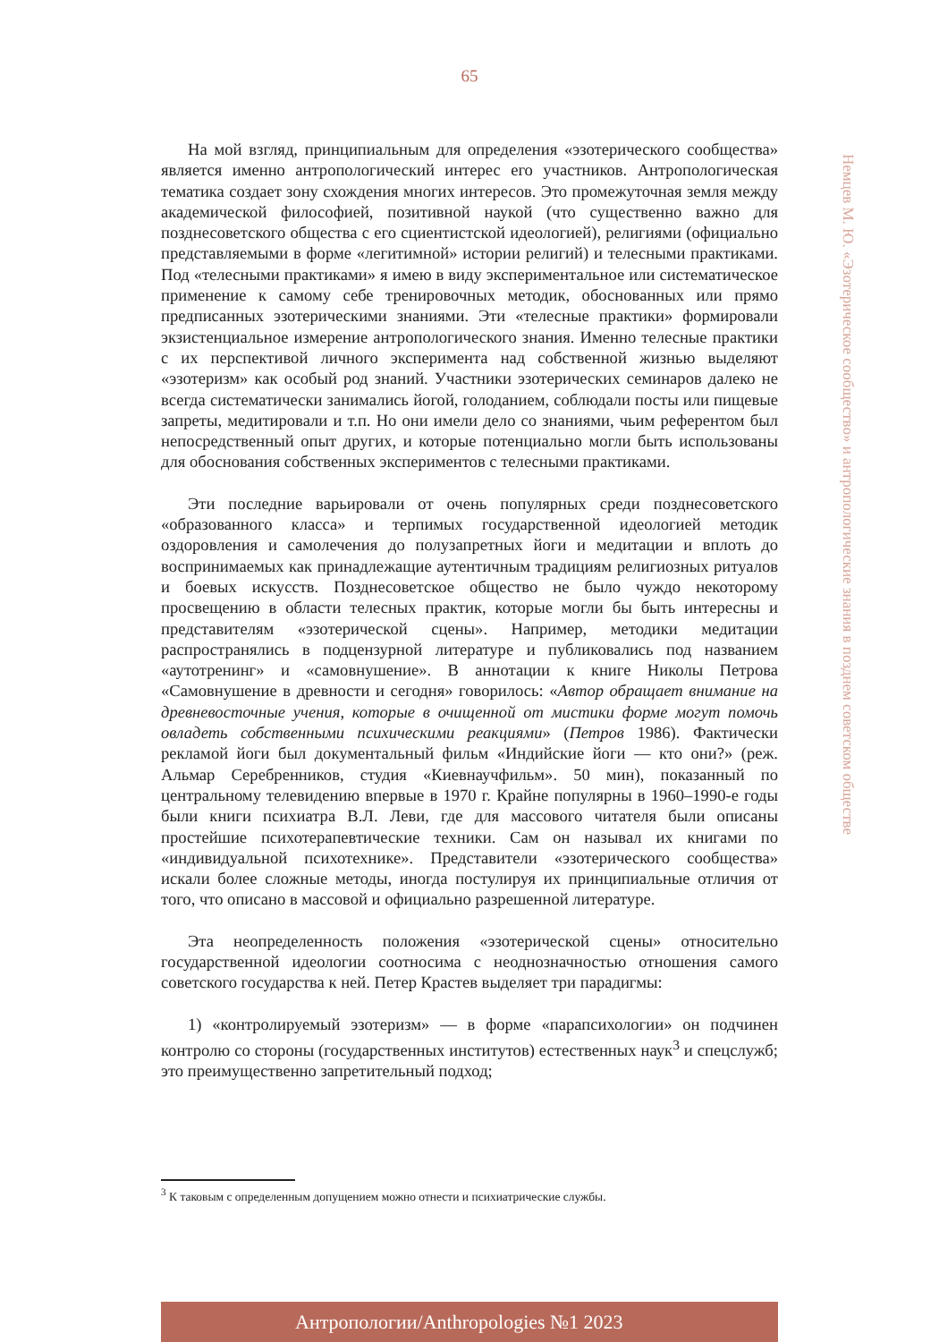65
Немцев М. Ю. «Эзотерическое сообщество» и антропологические знания в позднем советском обществе
На мой взгляд, принципиальным для определения «эзотерического сообщества» является именно антропологический интерес его участников. Антропологическая тематика создает зону схождения многих интересов. Это промежуточная земля между академической философией, позитивной наукой (что существенно важно для позднесоветского общества с его сциентистской идеологией), религиями (официально представляемыми в форме «легитимной» истории религий) и телесными практиками. Под «телесными практиками» я имею в виду экспериментальное или систематическое применение к самому себе тренировочных методик, обоснованных или прямо предписанных эзотерическими знаниями. Эти «телесные практики» формировали экзистенциальное измерение антропологического знания. Именно телесные практики с их перспективой личного эксперимента над собственной жизнью выделяют «эзотеризм» как особый род знаний. Участники эзотерических семинаров далеко не всегда систематически занимались йогой, голоданием, соблюдали посты или пищевые запреты, медитировали и т.п. Но они имели дело со знаниями, чьим референтом был непосредственный опыт других, и которые потенциально могли быть использованы для обоснования собственных экспериментов с телесными практиками.
Эти последние варьировали от очень популярных среди позднесоветского «образованного класса» и терпимых государственной идеологией методик оздоровления и самолечения до полузапретных йоги и медитации и вплоть до воспринимаемых как принадлежащие аутентичным традициям религиозных ритуалов и боевых искусств. Позднесоветское общество не было чуждо некоторому просвещению в области телесных практик, которые могли бы быть интересны и представителям «эзотерической сцены». Например, методики медитации распространялись в подцензурной литературе и публиковались под названием «аутотренинг» и «самовнушение». В аннотации к книге Николы Петрова «Самовнушение в древности и сегодня» говорилось: «Автор обращает внимание на древневосточные учения, которые в очищенной от мистики форме могут помочь овладеть собственными психическими реакциями» (Петров 1986). Фактически рекламой йоги был документальный фильм «Индийские йоги — кто они?» (реж. Альмар Серебренников, студия «Киевнаучфильм». 50 мин), показанный по центральному телевидению впервые в 1970 г. Крайне популярны в 1960–1990-е годы были книги психиатра В.Л. Леви, где для массового читателя были описаны простейшие психотерапевтические техники. Сам он называл их книгами по «индивидуальной психотехнике». Представители «эзотерического сообщества» искали более сложные методы, иногда постулируя их принципиальные отличия от того, что описано в массовой и официально разрешенной литературе.
Эта неопределенность положения «эзотерической сцены» относительно государственной идеологии соотносима с неоднозначностью отношения самого советского государства к ней. Петер Крастев выделяет три парадигмы:
1) «контролируемый эзотеризм» — в форме «парапсихологии» он подчинен контролю со стороны (государственных институтов) естественных наук<sup>3</sup> и спецслужб; это преимущественно запретительный подход;
<sup>3</sup> К таковым с определенным допущением можно отнести и психиатрические службы.
Антропологии/Anthropologies №1 2023